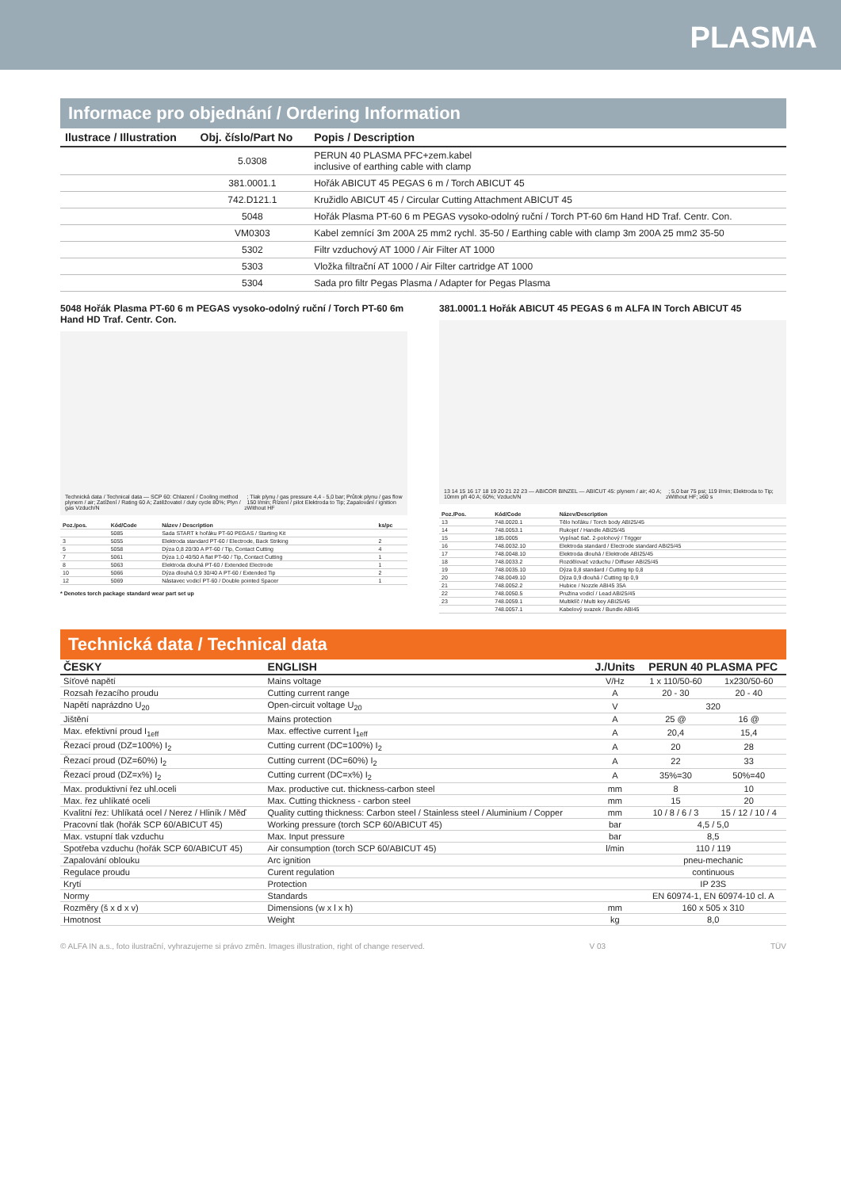PLASMA
Informace pro objednání / Ordering Information
| Ilustrace / Illustration | Obj. číslo/Part No | Popis / Description |
| --- | --- | --- |
| | 5.0308 | PERUN 40 PLASMA PFC+zem.kabel inclusive of earthing cable with clamp |
| | 381.0001.1 | Hořák ABICUT 45 PEGAS 6 m / Torch ABICUT 45 |
| | 742.D121.1 | Kružidlo ABICUT 45 / Circular Cutting Attachment ABICUT 45 |
| | 5048 | Hořák Plasma PT-60 6 m PEGAS vysoko-odolný ruční / Torch PT-60 6m Hand HD Traf. Centr. Con. |
| | VM0303 | Kabel zemnící 3m 200A 25 mm2 rychl. 35-50 / Earthing cable with clamp 3m 200A 25 mm2 35-50 |
| | 5302 | Filtr vzduchový AT 1000 / Air Filter AT 1000 |
| | 5303 | Vložka filtrační AT 1000 / Air Filter cartridge AT 1000 |
| | 5304 | Sada pro filtr Pegas Plasma / Adapter for Pegas Plasma |
5048 Hořák Plasma PT-60 6 m PEGAS vysoko-odolný ruční / Torch PT-60 6m Hand HD Traf. Centr. Con.
Technická data / Technical data — SCP 60: Chlazení / Cooling method plynem / air; Zatížení / Rating 60 A; Zatěžovatel / duty cycle 80%; Plyn / gas Vzduch/N<sub>2</sub>; Tlak plynu / gas pressure 4,4 - 5,0 bar; Průtok plynu / gas flow 150 l/min; Řízení / pilot Elektroda to Tip; Zapalování / ignition Without HF
| Poz./pos. | Kód/Code | Název / Description | ks/pc |
| --- | --- | --- | --- |
| | 5085 | Sada START k hořáku PT-60 PEGAS / Starting Kit | |
| 3 | 5055 | Elektroda standard PT-60 / Electrode, Back Striking | 2 |
| 5 | 5058 | Dýza 0,8 20/30 A PT-60 / Tip, Contact Cutting | 4 |
| 7 | 5061 | Dýza 1,0 40/50 A flat PT-60 / Tip, Contact Cutting | 1 |
| 8 | 5063 | Elektroda dlouhá PT-60 / Extended Electrode | 1 |
| 10 | 5066 | Dýza dlouhá 0,9 30/40 A PT-60 / Extended Tip | 2 |
| 12 | 5069 | Nástavec vodicí PT-60 / Double pointed Spacer | 1 |
* Denotes torch package standard wear part set up
381.0001.1 Hořák ABICUT 45 PEGAS 6 m ALFA IN Torch ABICUT 45
13 14 15 16 17 18 19 20 21 22 23 — ABICOR BINZEL — ABICUT 45: plynem / air; 40 A; 10mm při 40 A; 60%; Vzduch/N<sub>2</sub>; 5,0 bar 75 psi; 119 l/min; Elektroda to Tip; Without HF; ≥60 s
| Poz./Pos. | Kód/Code | Název/Description |
| --- | --- | --- |
| 13 | 748.0020.1 | Tělo hořáku / Torch body ABI25/45 |
| 14 | 748.0053.1 | Rukojeť / Handle ABI25/45 |
| 15 | 185.0005 | Vypínač tlač. 2-polohový / Trigger |
| 16 | 748.0032.10 | Elektroda standard / Electrode standard ABI25/45 |
| 17 | 748.0048.10 | Elektroda dlouhá / Elektrode ABI25/45 |
| 18 | 748.0033.2 | Rozdělovač vzduchu / Diffuser ABI25/45 |
| 19 | 748.0035.10 | Dýza 0,8 standard / Cutting tip 0,8 |
| 20 | 748.0049.10 | Dýza 0,9 dlouhá / Cutting tip 0,9 |
| 21 | 748.0052.2 | Hubice / Nozzle ABI45 35A |
| 22 | 748.0050.5 | Pružina vodicí / Lead ABI25/45 |
| 23 | 748.0059.1 | Multiklíč / Multi key ABI25/45 |
| | 748.0057.1 | Kabelový svazek / Bundle ABI45 |
Technická data / Technical data
| ČESKY | ENGLISH | J./Units | PERUN 40 PLASMA PFC | |
| --- | --- | --- | --- | --- |
| Síťové napětí | Mains voltage | V/Hz | 1 x 110/50-60 | 1x230/50-60 |
| Rozsah řezacího proudu | Cutting current range | A | 20 - 30 | 20 - 40 |
| Napětí naprázdno U<sub>20</sub> | Open-circuit voltage U<sub>20</sub> | V | 320 | |
| Jištění | Mains protection | A | 25 @ | 16 @ |
| Max. efektivní proud I<sub>1eff</sub> | Max. effective current I<sub>1eff</sub> | A | 20,4 | 15,4 |
| Řezací proud (DZ=100%) I<sub>2</sub> | Cutting current (DC=100%) I<sub>2</sub> | A | 20 | 28 |
| Řezací proud (DZ=60%) I<sub>2</sub> | Cutting current (DC=60%) I<sub>2</sub> | A | 22 | 33 |
| Řezací proud (DZ=x%) I<sub>2</sub> | Cutting current (DC=x%) I<sub>2</sub> | A | 35%=30 | 50%=40 |
| Max. produktivní řez uhl.oceli | Max. productive cut. thickness-carbon steel | mm | 8 | 10 |
| Max. řez uhlíkaté oceli | Max. Cutting thickness - carbon steel | mm | 15 | 20 |
| Kvalitní řez: Uhlíkatá ocel / Nerez / Hliník / Měď | Quality cutting thickness: Carbon steel / Stainless steel / Aluminium / Copper | mm | 10 / 8 / 6 / 3 | 15 / 12 / 10 / 4 |
| Pracovní tlak (hořák SCP 60/ABICUT 45) | Working pressure (torch SCP 60/ABICUT 45) | bar | 4,5 / 5,0 | |
| Max. vstupní tlak vzduchu | Max. Input pressure | bar | 8,5 | |
| Spotřeba vzduchu (hořák SCP 60/ABICUT 45) | Air consumption (torch SCP 60/ABICUT 45) | l/min | 110 / 119 | |
| Zapalování oblouku | Arc ignition | | pneu-mechanic | |
| Regulace proudu | Curent regulation | | continuous | |
| Krytí | Protection | | IP 23S | |
| Normy | Standards | | EN 60974-1, EN 60974-10 cl. A | |
| Rozměry (š x d x v) | Dimensions (w x l x h) | mm | 160 x 505 x 310 | |
| Hmotnost | Weight | kg | 8,0 | |
© ALFA IN a.s., foto ilustrační, vyhrazujeme si právo změn. Images illustration, right of change reserved. V 03 TÜV